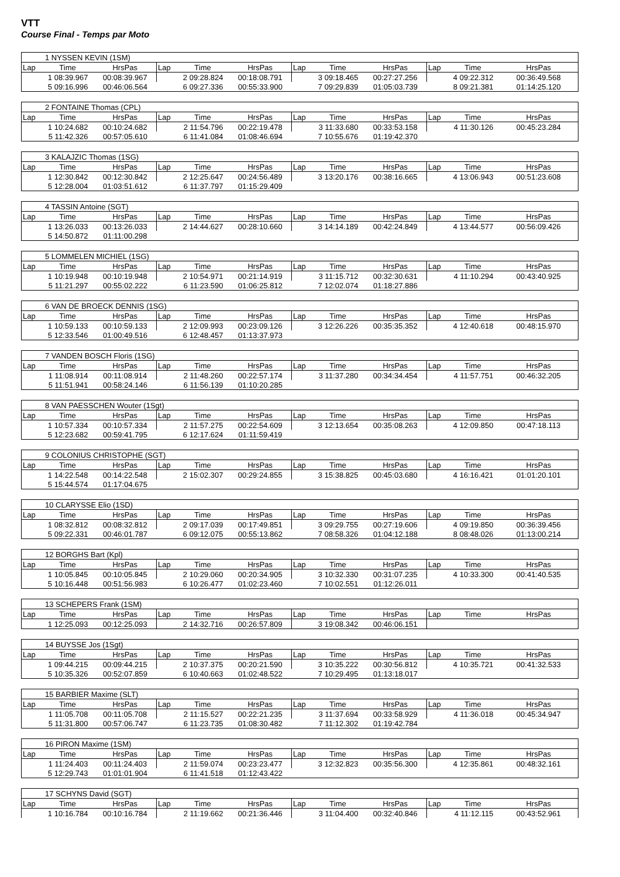VTT
Course Final - Temps par Moto
| 1 NYSSEN KEVIN (1SM) | | | | | | | | | | | |
| Lap | Time | HrsPas | Lap | Time | HrsPas | Lap | Time | HrsPas | Lap | Time | HrsPas |
| | 1 08:39.967 | 00:08:39.967 | | 2 09:28.824 | 00:18:08.791 | | 3 09:18.465 | 00:27:27.256 | | 4 09:22.312 | 00:36:49.568 |
| | 5 09:16.996 | 00:46:06.564 | | 6 09:27.336 | 00:55:33.900 | | 7 09:29.839 | 01:05:03.739 | | 8 09:21.381 | 01:14:25.120 |
| 2 FONTAINE Thomas (CPL) | | | | | | | | | | | |
| Lap | Time | HrsPas | Lap | Time | HrsPas | Lap | Time | HrsPas | Lap | Time | HrsPas |
| | 1 10:24.682 | 00:10:24.682 | | 2 11:54.796 | 00:22:19.478 | | 3 11:33.680 | 00:33:53.158 | | 4 11:30.126 | 00:45:23.284 |
| | 5 11:42.326 | 00:57:05.610 | | 6 11:41.084 | 01:08:46.694 | | 7 10:55.676 | 01:19:42.370 | | | |
| 3 KALAJZIC Thomas (1SG) | | | | | | | | | | | |
| Lap | Time | HrsPas | Lap | Time | HrsPas | Lap | Time | HrsPas | Lap | Time | HrsPas |
| | 1 12:30.842 | 00:12:30.842 | | 2 12:25.647 | 00:24:56.489 | | 3 13:20.176 | 00:38:16.665 | | 4 13:06.943 | 00:51:23.608 |
| | 5 12:28.004 | 01:03:51.612 | | 6 11:37.797 | 01:15:29.409 | | | | | | |
| 4 TASSIN Antoine (SGT) | | | | | | | | | | | |
| Lap | Time | HrsPas | Lap | Time | HrsPas | Lap | Time | HrsPas | Lap | Time | HrsPas |
| | 1 13:26.033 | 00:13:26.033 | | 2 14:44.627 | 00:28:10.660 | | 3 14:14.189 | 00:42:24.849 | | 4 13:44.577 | 00:56:09.426 |
| | 5 14:50.872 | 01:11:00.298 | | | | | | | | | |
| 5 LOMMELEN MICHIEL (1SG) | | | | | | | | | | | |
| Lap | Time | HrsPas | Lap | Time | HrsPas | Lap | Time | HrsPas | Lap | Time | HrsPas |
| | 1 10:19.948 | 00:10:19.948 | | 2 10:54.971 | 00:21:14.919 | | 3 11:15.712 | 00:32:30.631 | | 4 11:10.294 | 00:43:40.925 |
| | 5 11:21.297 | 00:55:02.222 | | 6 11:23.590 | 01:06:25.812 | | 7 12:02.074 | 01:18:27.886 | | | |
| 6 VAN DE BROECK DENNIS (1SG) | | | | | | | | | | | |
| Lap | Time | HrsPas | Lap | Time | HrsPas | Lap | Time | HrsPas | Lap | Time | HrsPas |
| | 1 10:59.133 | 00:10:59.133 | | 2 12:09.993 | 00:23:09.126 | | 3 12:26.226 | 00:35:35.352 | | 4 12:40.618 | 00:48:15.970 |
| | 5 12:33.546 | 01:00:49.516 | | 6 12:48.457 | 01:13:37.973 | | | | | | |
| 7 VANDEN BOSCH Floris (1SG) | | | | | | | | | | | |
| Lap | Time | HrsPas | Lap | Time | HrsPas | Lap | Time | HrsPas | Lap | Time | HrsPas |
| | 1 11:08.914 | 00:11:08.914 | | 2 11:48.260 | 00:22:57.174 | | 3 11:37.280 | 00:34:34.454 | | 4 11:57.751 | 00:46:32.205 |
| | 5 11:51.941 | 00:58:24.146 | | 6 11:56.139 | 01:10:20.285 | | | | | | |
| 8 VAN PAESSCHEN Wouter (1Sgt) | | | | | | | | | | | |
| Lap | Time | HrsPas | Lap | Time | HrsPas | Lap | Time | HrsPas | Lap | Time | HrsPas |
| | 1 10:57.334 | 00:10:57.334 | | 2 11:57.275 | 00:22:54.609 | | 3 12:13.654 | 00:35:08.263 | | 4 12:09.850 | 00:47:18.113 |
| | 5 12:23.682 | 00:59:41.795 | | 6 12:17.624 | 01:11:59.419 | | | | | | |
| 9 COLONIUS CHRISTOPHE (SGT) | | | | | | | | | | | |
| Lap | Time | HrsPas | Lap | Time | HrsPas | Lap | Time | HrsPas | Lap | Time | HrsPas |
| | 1 14:22.548 | 00:14:22.548 | | 2 15:02.307 | 00:29:24.855 | | 3 15:38.825 | 00:45:03.680 | | 4 16:16.421 | 01:01:20.101 |
| | 5 15:44.574 | 01:17:04.675 | | | | | | | | | |
| 10 CLARYSSE Elio (1SD) | | | | | | | | | | | |
| Lap | Time | HrsPas | Lap | Time | HrsPas | Lap | Time | HrsPas | Lap | Time | HrsPas |
| | 1 08:32.812 | 00:08:32.812 | | 2 09:17.039 | 00:17:49.851 | | 3 09:29.755 | 00:27:19.606 | | 4 09:19.850 | 00:36:39.456 |
| | 5 09:22.331 | 00:46:01.787 | | 6 09:12.075 | 00:55:13.862 | | 7 08:58.326 | 01:04:12.188 | | 8 08:48.026 | 01:13:00.214 |
| 12 BORGHS Bart (Kpl) | | | | | | | | | | | |
| Lap | Time | HrsPas | Lap | Time | HrsPas | Lap | Time | HrsPas | Lap | Time | HrsPas |
| | 1 10:05.845 | 00:10:05.845 | | 2 10:29.060 | 00:20:34.905 | | 3 10:32.330 | 00:31:07.235 | | 4 10:33.300 | 00:41:40.535 |
| | 5 10:16.448 | 00:51:56.983 | | 6 10:26.477 | 01:02:23.460 | | 7 10:02.551 | 01:12:26.011 | | | |
| 13 SCHEPERS Frank (1SM) | | | | | | | | | | | |
| Lap | Time | HrsPas | Lap | Time | HrsPas | Lap | Time | HrsPas | Lap | Time | HrsPas |
| | 1 12:25.093 | 00:12:25.093 | | 2 14:32.716 | 00:26:57.809 | | 3 19:08.342 | 00:46:06.151 | | | |
| 14 BUYSSE Jos (1Sgt) | | | | | | | | | | | |
| Lap | Time | HrsPas | Lap | Time | HrsPas | Lap | Time | HrsPas | Lap | Time | HrsPas |
| | 1 09:44.215 | 00:09:44.215 | | 2 10:37.375 | 00:20:21.590 | | 3 10:35.222 | 00:30:56.812 | | 4 10:35.721 | 00:41:32.533 |
| | 5 10:35.326 | 00:52:07.859 | | 6 10:40.663 | 01:02:48.522 | | 7 10:29.495 | 01:13:18.017 | | | |
| 15 BARBIER Maxime (SLT) | | | | | | | | | | | |
| Lap | Time | HrsPas | Lap | Time | HrsPas | Lap | Time | HrsPas | Lap | Time | HrsPas |
| | 1 11:05.708 | 00:11:05.708 | | 2 11:15.527 | 00:22:21.235 | | 3 11:37.694 | 00:33:58.929 | | 4 11:36.018 | 00:45:34.947 |
| | 5 11:31.800 | 00:57:06.747 | | 6 11:23.735 | 01:08:30.482 | | 7 11:12.302 | 01:19:42.784 | | | |
| 16 PIRON Maxime (1SM) | | | | | | | | | | | |
| Lap | Time | HrsPas | Lap | Time | HrsPas | Lap | Time | HrsPas | Lap | Time | HrsPas |
| | 1 11:24.403 | 00:11:24.403 | | 2 11:59.074 | 00:23:23.477 | | 3 12:32.823 | 00:35:56.300 | | 4 12:35.861 | 00:48:32.161 |
| | 5 12:29.743 | 01:01:01.904 | | 6 11:41.518 | 01:12:43.422 | | | | | | |
| 17 SCHYNS David (SGT) | | | | | | | | | | | |
| Lap | Time | HrsPas | Lap | Time | HrsPas | Lap | Time | HrsPas | Lap | Time | HrsPas |
| | 1 10:16.784 | 00:10:16.784 | | 2 11:19.662 | 00:21:36.446 | | 3 11:04.400 | 00:32:40.846 | | 4 11:12.115 | 00:43:52.961 |